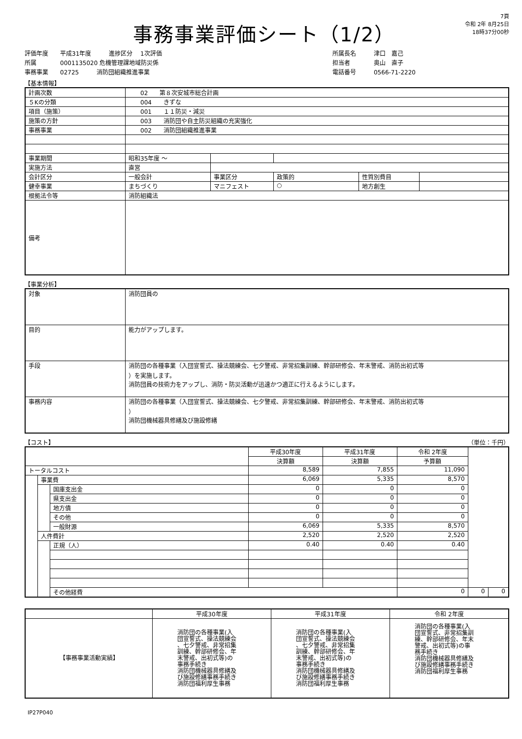事務事業評価シート（1/2）
7頁
令和 2年 8月25日
18時37分00秒
評価年度　　平成31年度　　　進捗区分　 1次評価
所属　　　　0001135020 危機管理課地域防災係
事務事業　　02725　　　消防団組織推進事業
所属長名　　　津口　嘉己
担当者　　　　奥山　直子
電話番号　　　0566-71-2220
【基本情報】
| 計画次数 | 02 第８次安城市総合計画 | | | | |
| ５Kの分類 | 004 きずな | | | | |
| 項目（施策） | 001 １１防災・減災 | | | | |
| 施策の方針 | 003 消防団や自主防災組織の充実強化 | | | | |
| 事務事業 | 002 消防団組織推進事業 | | | | |
| 事業期間 | 昭和35年度 ～ | | | | |
| 実施方法 | 直営 | | | | |
| 会計区分 | 一般会計 | 事業区分 | 政策的 | 性質別費目 | |
| 健幸事業 | まちづくり | マニフェスト | ○ | 地方創生 | |
| 根拠法令等 | 消防組織法 | | | | |
| 備考 | | | | | |
【事業分析】
| 対象 | 消防団員の |
| 目的 | 能力がアップします。 |
| 手段 | 消防団の各種事業（入団宣誓式、操法競練会、七夕警戒、非常招集訓練、幹部研修会、年末警戒、消防出初式等 ）を実施します。 消防団員の技術力をアップし、消防・防災活動が迅速かつ適正に行えるようにします。 |
| 事務内容 | 消防団の各種事業（入団宣誓式、操法競練会、七夕警戒、非常招集訓練、幹部研修会、年末警戒、消防出初式等 ） 消防団機械器具修繕及び施設修繕 |
【コスト】 （単位：千円）
| | | | 平成30年度 | 平成31年度 | 令和 2年度 | | |
| --- | --- | --- | --- | --- | --- | --- | --- |
| | | | 決算額 | 決算額 | 予算額 | | |
| トータルコスト | | | 8,589 | 7,855 | 11,090 | | |
| | 事業費 | | 6,069 | 5,335 | 8,570 | | |
| | | 国庫支出金 | 0 | 0 | 0 | | |
| | | 県支出金 | 0 | 0 | 0 | | |
| | | 地方債 | 0 | 0 | 0 | | |
| | | その他 | 0 | 0 | 0 | | |
| | | 一般財源 | 6,069 | 5,335 | 8,570 | | |
| | 人件費計 | | 2,520 | 2,520 | 2,520 | | |
| | | 正規（人） | 0.40 | 0.40 | 0.40 | | |
| | | その他経費 | | | 0 | 0 | 0 |
| | 平成30年度 | 平成31年度 | 令和 2年度 |
| --- | --- | --- | --- |
| 【事務事業活動実績】 | 消防団の各種事業(入 団宣誓式、操法競練会 、七夕警戒、非常招集 訓練、幹部研修会、年 末警戒、出初式等)の 事務手続き 消防団機械器具修繕及 び施設修繕事務手続き 消防団福利厚生事務 | 消防団の各種事業(入 団宣誓式、操法競練会 、七夕警戒、非常招集 訓練、幹部研修会、年 末警戒、出初式等)の 事務手続き 消防団機械器具修繕及 び施設修繕事務手続き 消防団福利厚生事務 | 消防団の各種事業(入 団宣誓式、非常招集訓 練、幹部研修会、年末 警戒、出初式等)の事 務手続き 消防団機械器具修繕及 び施設修繕事務手続き 消防団福利厚生事務 |
IP27P040